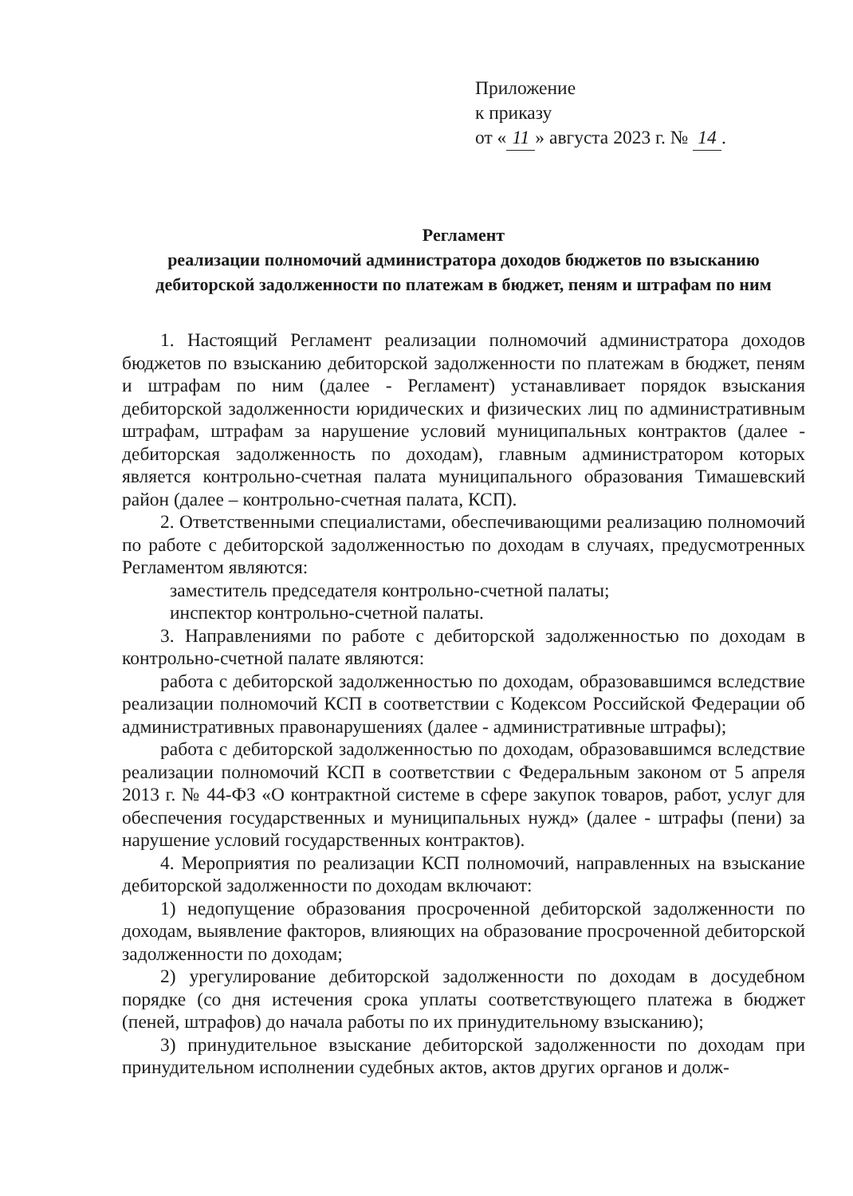Приложение
к приказу
от « 11 » августа 2023 г. № 14.
Регламент
реализации полномочий администратора доходов бюджетов по взысканию дебиторской задолженности по платежам в бюджет, пеням и штрафам по ним
1. Настоящий Регламент реализации полномочий администратора доходов бюджетов по взысканию дебиторской задолженности по платежам в бюджет, пеням и штрафам по ним (далее - Регламент) устанавливает порядок взыскания дебиторской задолженности юридических и физических лиц по административным штрафам, штрафам за нарушение условий муниципальных контрактов (далее - дебиторская задолженность по доходам), главным администратором которых является контрольно-счетная палата муниципального образования Тимашевский район (далее – контрольно-счетная палата, КСП).
2. Ответственными специалистами, обеспечивающими реализацию полномочий по работе с дебиторской задолженностью по доходам в случаях, предусмотренных Регламентом являются:
заместитель председателя контрольно-счетной палаты;
инспектор контрольно-счетной палаты.
3. Направлениями по работе с дебиторской задолженностью по доходам в контрольно-счетной палате являются:
работа с дебиторской задолженностью по доходам, образовавшимся вследствие реализации полномочий КСП в соответствии с Кодексом Российской Федерации об административных правонарушениях (далее - административные штрафы);
работа с дебиторской задолженностью по доходам, образовавшимся вследствие реализации полномочий КСП в соответствии с Федеральным законом от 5 апреля 2013 г. № 44-ФЗ «О контрактной системе в сфере закупок товаров, работ, услуг для обеспечения государственных и муниципальных нужд» (далее - штрафы (пени) за нарушение условий государственных контрактов).
4. Мероприятия по реализации КСП полномочий, направленных на взыскание дебиторской задолженности по доходам включают:
1) недопущение образования просроченной дебиторской задолженности по доходам, выявление факторов, влияющих на образование просроченной дебиторской задолженности по доходам;
2) урегулирование дебиторской задолженности по доходам в досудебном порядке (со дня истечения срока уплаты соответствующего платежа в бюджет (пеней, штрафов) до начала работы по их принудительному взысканию);
3) принудительное взыскание дебиторской задолженности по доходам при принудительном исполнении судебных актов, актов других органов и долж-